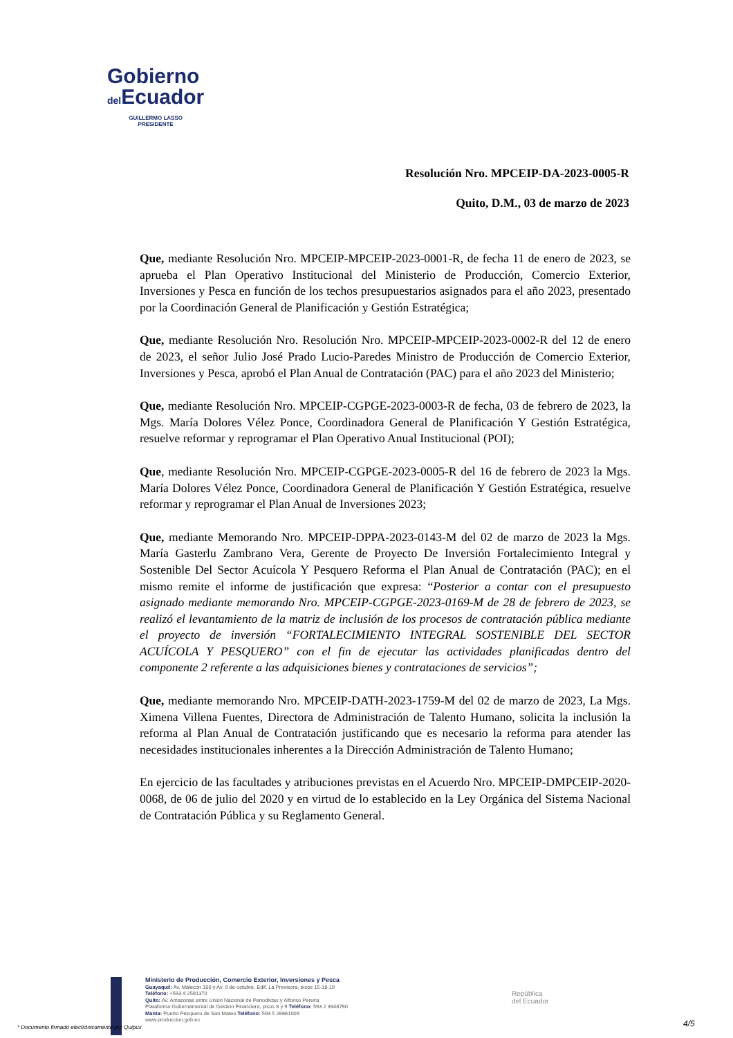Gobierno
del Ecuador
GUILLERMO LASSO
PRESIDENTE
Resolución Nro. MPCEIP-DA-2023-0005-R
Quito, D.M., 03 de marzo de 2023
Que, mediante Resolución Nro. MPCEIP-MPCEIP-2023-0001-R, de fecha 11 de enero de 2023, se aprueba el Plan Operativo Institucional del Ministerio de Producción, Comercio Exterior, Inversiones y Pesca en función de los techos presupuestarios asignados para el año 2023, presentado por la Coordinación General de Planificación y Gestión Estratégica;
Que, mediante Resolución Nro. Resolución Nro. MPCEIP-MPCEIP-2023-0002-R del 12 de enero de 2023, el señor Julio José Prado Lucio-Paredes Ministro de Producción de Comercio Exterior, Inversiones y Pesca, aprobó el Plan Anual de Contratación (PAC) para el año 2023 del Ministerio;
Que, mediante Resolución Nro. MPCEIP-CGPGE-2023-0003-R de fecha, 03 de febrero de 2023, la Mgs. María Dolores Vélez Ponce, Coordinadora General de Planificación Y Gestión Estratégica, resuelve reformar y reprogramar el Plan Operativo Anual Institucional (POI);
Que, mediante Resolución Nro. MPCEIP-CGPGE-2023-0005-R del 16 de febrero de 2023 la Mgs. María Dolores Vélez Ponce, Coordinadora General de Planificación Y Gestión Estratégica, resuelve reformar y reprogramar el Plan Anual de Inversiones 2023;
Que, mediante Memorando Nro. MPCEIP-DPPA-2023-0143-M del 02 de marzo de 2023 la Mgs. María Gasterlu Zambrano Vera, Gerente de Proyecto De Inversión Fortalecimiento Integral y Sostenible Del Sector Acuícola Y Pesquero Reforma el Plan Anual de Contratación (PAC); en el mismo remite el informe de justificación que expresa: “Posterior a contar con el presupuesto asignado mediante memorando Nro. MPCEIP-CGPGE-2023-0169-M de 28 de febrero de 2023, se realizó el levantamiento de la matriz de inclusión de los procesos de contratación pública mediante el proyecto de inversión “FORTALECIMIENTO INTEGRAL SOSTENIBLE DEL SECTOR ACUÍCOLA Y PESQUERO” con el fin de ejecutar las actividades planificadas dentro del componente 2 referente a las adquisiciones bienes y contrataciones de servicios”;
Que, mediante memorando Nro. MPCEIP-DATH-2023-1759-M del 02 de marzo de 2023, La Mgs. Ximena Villena Fuentes, Directora de Administración de Talento Humano, solicita la inclusión la reforma al Plan Anual de Contratación justificando que es necesario la reforma para atender las necesidades institucionales inherentes a la Dirección Administración de Talento Humano;
En ejercicio de las facultades y atribuciones previstas en el Acuerdo Nro. MPCEIP-DMPCEIP-2020-0068, de 06 de julio del 2020 y en virtud de lo establecido en la Ley Orgánica del Sistema Nacional de Contratación Pública y su Reglamento General.
Ministerio de Producción, Comercio Exterior, Inversiones y Pesca
Guayaquil: Av. Malecón 100 y Av. 9 de octubre, Edif. La Previsora, pisos 15-18-19
Teléfono: +593 4 2591370
Quito: Av. Amazonas entre Unión Nacional de Periodistas y Alfonso Pereira
Plataforma Gubernamental de Gestión Financiera, pisos 8 y 9 Teléfono: 593 2 3948760
Manta: Puerto Pesquero de San Mateo Teléfono: 593 5 26661009
www.produccion.gob.ec
República
del Ecuador
* Documento firmado electrónicamente por Quipux
4/5